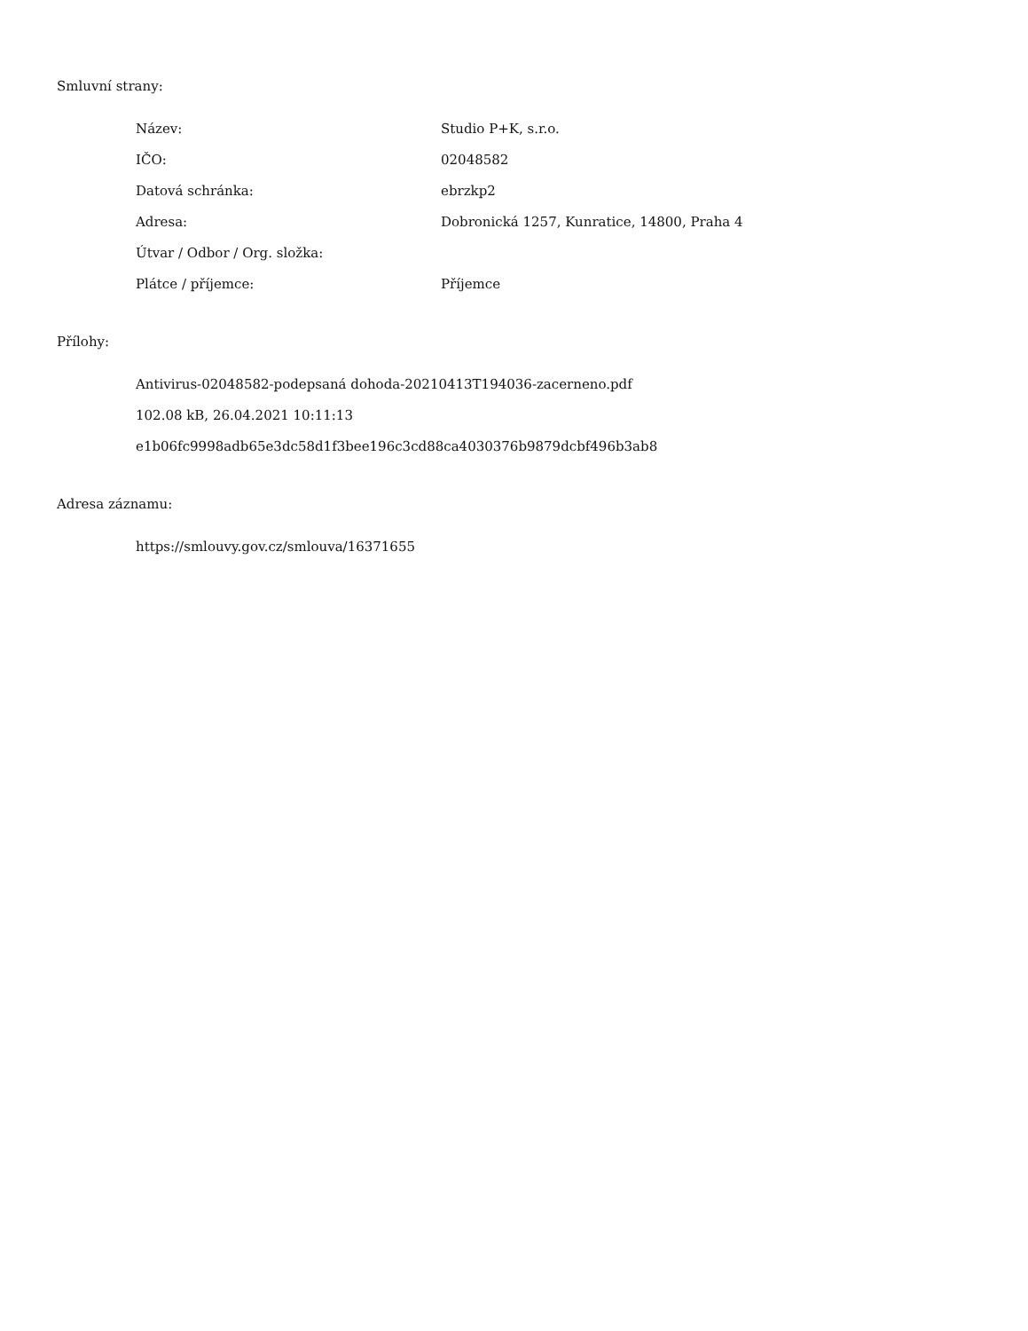Smluvní strany:
| Název: | Studio P+K, s.r.o. |
| IČO: | 02048582 |
| Datová schránka: | ebrzkp2 |
| Adresa: | Dobronická 1257, Kunratice, 14800, Praha 4 |
| Útvar / Odbor / Org. složka: | |
| Plátce / příjemce: | Příjemce |
Přílohy:
Antivirus-02048582-podepsaná dohoda-20210413T194036-zacerneno.pdf
102.08 kB, 26.04.2021 10:11:13
e1b06fc9998adb65e3dc58d1f3bee196c3cd88ca4030376b9879dcbf496b3ab8
Adresa záznamu:
https://smlouvy.gov.cz/smlouva/16371655